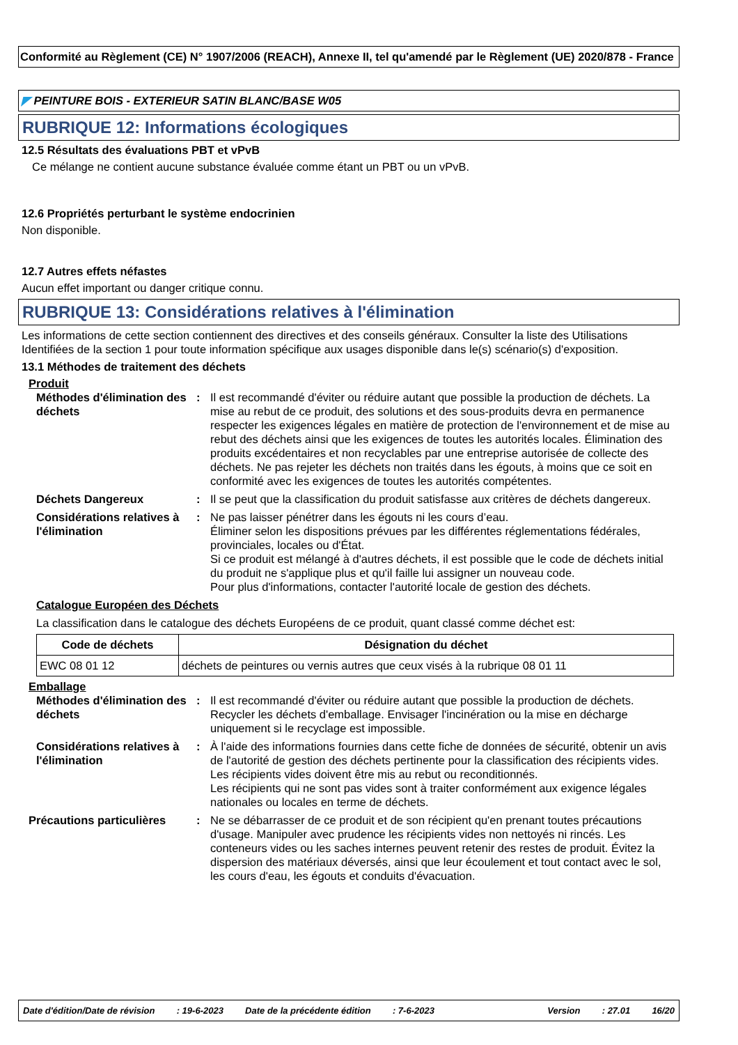Conformité au Règlement (CE) N° 1907/2006 (REACH), Annexe II, tel qu'amendé par le Règlement (UE) 2020/878 - France
◤ PEINTURE BOIS - EXTERIEUR SATIN BLANC/BASE W05
RUBRIQUE 12: Informations écologiques
12.5 Résultats des évaluations PBT et vPvB
Ce mélange ne contient aucune substance évaluée comme étant un PBT ou un vPvB.
12.6 Propriétés perturbant le système endocrinien
Non disponible.
12.7 Autres effets néfastes
Aucun effet important ou danger critique connu.
RUBRIQUE 13: Considérations relatives à l'élimination
Les informations de cette section contiennent des directives et des conseils généraux. Consulter la liste des Utilisations Identifiées de la section 1 pour toute information spécifique aux usages disponible dans le(s) scénario(s) d'exposition.
13.1 Méthodes de traitement des déchets
Produit
Méthodes d'élimination des déchets
: Il est recommandé d'éviter ou réduire autant que possible la production de déchets. La mise au rebut de ce produit, des solutions et des sous-produits devra en permanence respecter les exigences légales en matière de protection de l'environnement et de mise au rebut des déchets ainsi que les exigences de toutes les autorités locales. Élimination des produits excédentaires et non recyclables par une entreprise autorisée de collecte des déchets. Ne pas rejeter les déchets non traités dans les égouts, à moins que ce soit en conformité avec les exigences de toutes les autorités compétentes.
Déchets Dangereux : Il se peut que la classification du produit satisfasse aux critères de déchets dangereux.
Considérations relatives à l'élimination
: Ne pas laisser pénétrer dans les égouts ni les cours d’eau.
Éliminer selon les dispositions prévues par les différentes réglementations fédérales, provinciales, locales ou d'État.
Si ce produit est mélangé à d'autres déchets, il est possible que le code de déchets initial du produit ne s'applique plus et qu'il faille lui assigner un nouveau code.
Pour plus d'informations, contacter l'autorité locale de gestion des déchets.
Catalogue Européen des Déchets
La classification dans le catalogue des déchets Européens de ce produit, quant classé comme déchet est:
| Code de déchets | Désignation du déchet |
| --- | --- |
| EWC 08 01 12 | déchets de peintures ou vernis autres que ceux visés à la rubrique 08 01 11 |
Emballage
Méthodes d'élimination des déchets
: Il est recommandé d'éviter ou réduire autant que possible la production de déchets. Recycler les déchets d'emballage. Envisager l'incinération ou la mise en décharge uniquement si le recyclage est impossible.
Considérations relatives à l'élimination
: À l'aide des informations fournies dans cette fiche de données de sécurité, obtenir un avis de l'autorité de gestion des déchets pertinente pour la classification des récipients vides.
Les récipients vides doivent être mis au rebut ou reconditionnés.
Les récipients qui ne sont pas vides sont à traiter conformément aux exigence légales nationales ou locales en terme de déchets.
Précautions particulières
: Ne se débarrasser de ce produit et de son récipient qu'en prenant toutes précautions d'usage. Manipuler avec prudence les récipients vides non nettoyés ni rincés. Les conteneurs vides ou les saches internes peuvent retenir des restes de produit. Évitez la dispersion des matériaux déversés, ainsi que leur écoulement et tout contact avec le sol, les cours d'eau, les égouts et conduits d'évacuation.
Date d'édition/Date de révision: 19-6-2023 Date de la précédente édition: 7-6-2023 Version: 27.01 16/20